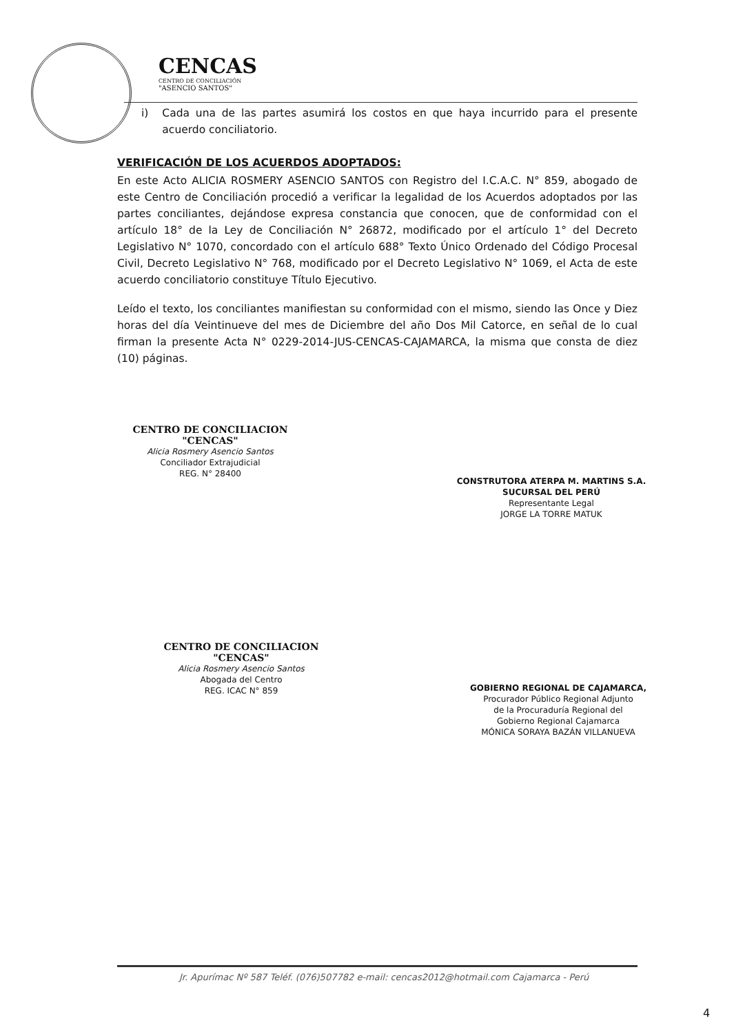CENCAS
CENTRO DE CONCILIACIÓN
"ASENCIO SANTOS"
i) Cada una de las partes asumirá los costos en que haya incurrido para el presente acuerdo conciliatorio.
VERIFICACIÓN DE LOS ACUERDOS ADOPTADOS:
En este Acto ALICIA ROSMERY ASENCIO SANTOS con Registro del I.C.A.C. N° 859, abogado de este Centro de Conciliación procedió a verificar la legalidad de los Acuerdos adoptados por las partes conciliantes, dejándose expresa constancia que conocen, que de conformidad con el artículo 18° de la Ley de Conciliación N° 26872, modificado por el artículo 1° del Decreto Legislativo N° 1070, concordado con el artículo 688° Texto Único Ordenado del Código Procesal Civil, Decreto Legislativo N° 768, modificado por el Decreto Legislativo N° 1069, el Acta de este acuerdo conciliatorio constituye Título Ejecutivo.
Leído el texto, los conciliantes manifiestan su conformidad con el mismo, siendo las Once y Diez horas del día Veintinueve del mes de Diciembre del año Dos Mil Catorce, en señal de lo cual firman la presente Acta N° 0229-2014-JUS-CENCAS-CAJAMARCA, la misma que consta de diez (10) páginas.
CENTRO DE CONCILIACION
"CENCAS"
Alicia Rosmery Asencio Santos
Conciliador Extrajudicial
REG. N° 28400
CONSTRUTORA ATERPA M. MARTINS S.A.
SUCURSAL DEL PERÚ
Representante Legal
JORGE LA TORRE MATUK
CENTRO DE CONCILIACION
"CENCAS"
Alicia Rosmery Asencio Santos
Abogada del Centro
REG. ICAC N° 859
GOBIERNO REGIONAL DE CAJAMARCA,
Procurador Público Regional Adjunto
de la Procuraduría Regional del
Gobierno Regional Cajamarca
MÓNICA SORAYA BAZÁN VILLANUEVA
Jr. Apurímac Nº 587 Teléf. (076)507782 e-mail: cencas2012@hotmail.com Cajamarca - Perú
4